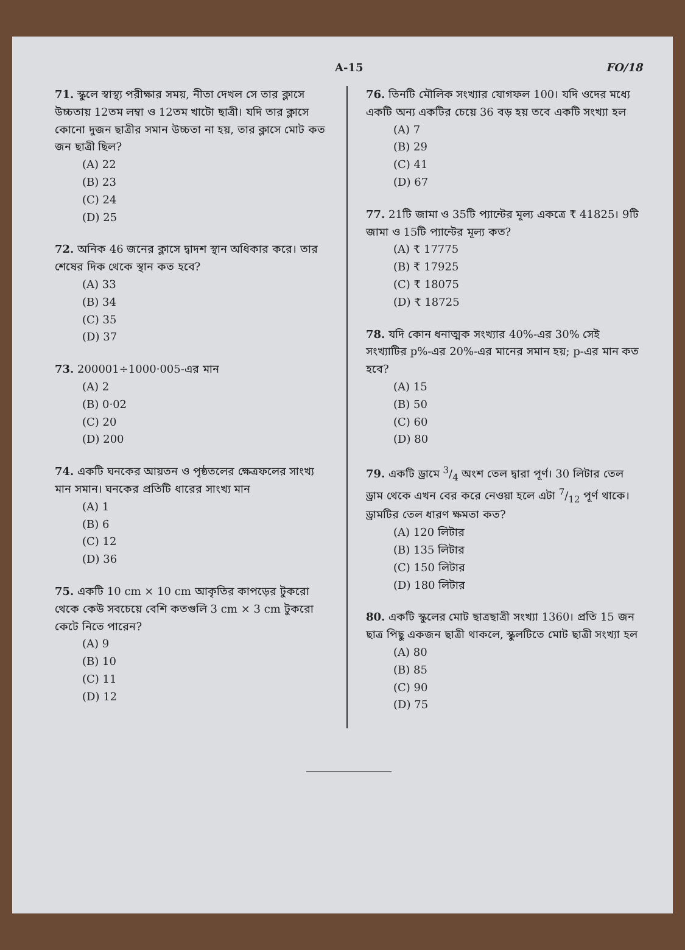A-15 FO/18
71. স্কুলে স্বাস্থ্য পরীক্ষার সময়, নীতা দেখল সে তার ক্লাসে উচ্চতায় 12তম লম্বা ও 12তম খাটো ছাত্রী। যদি তার ক্লাসে কোনো দুজন ছাত্রীর সমান উচ্চতা না হয়, তার ক্লাসে মোট কত জন ছাত্রী ছিল?
(A) 22
(B) 23
(C) 24
(D) 25
72. অনিক 46 জনের ক্লাসে দ্বাদশ স্থান অধিকার করে। তার শেষের দিক থেকে স্থান কত হবে?
(A) 33
(B) 34
(C) 35
(D) 37
73. 200001÷1000·005-এর মান
(A) 2
(B) 0·02
(C) 20
(D) 200
74. একটি ঘনকের আয়তন ও পৃষ্ঠতলের ক্ষেত্রফলের সাংখ্য মান সমান। ঘনকের প্রতিটি ধারের সাংখ্য মান
(A) 1
(B) 6
(C) 12
(D) 36
75. একটি 10 cm × 10 cm আকৃতির কাপড়ের টুকরো থেকে কেউ সবচেয়ে বেশি কতগুলি 3 cm × 3 cm টুকরো কেটে নিতে পারেন?
(A) 9
(B) 10
(C) 11
(D) 12
76. তিনটি মৌলিক সংখ্যার যোগফল 100। যদি ওদের মধ্যে একটি অন্য একটির চেয়ে 36 বড় হয় তবে একটি সংখ্যা হল
(A) 7
(B) 29
(C) 41
(D) 67
77. 21টি জামা ও 35টি প্যান্টের মূল্য একত্রে ₹ 41825। 9টি জামা ও 15টি প্যান্টের মূল্য কত?
(A) ₹ 17775
(B) ₹ 17925
(C) ₹ 18075
(D) ₹ 18725
78. যদি কোন ধনাত্মক সংখ্যার 40%-এর 30% সেই সংখ্যাটির p%-এর 20%-এর মানের সমান হয়; p-এর মান কত হবে?
(A) 15
(B) 50
(C) 60
(D) 80
79. একটি ড্রামে 3/4 অংশ তেল দ্বারা পূর্ণ। 30 লিটার তেল ড্রাম থেকে এখন বের করে নেওয়া হলে এটা 7/12 পূর্ণ থাকে। ড্রামটির তেল ধারণ ক্ষমতা কত?
(A) 120 লিটার
(B) 135 লিটার
(C) 150 লিটার
(D) 180 লিটার
80. একটি স্কুলের মোট ছাত্রছাত্রী সংখ্যা 1360। প্রতি 15 জন ছাত্র পিছু একজন ছাত্রী থাকলে, স্কুলটিতে মোট ছাত্রী সংখ্যা হল
(A) 80
(B) 85
(C) 90
(D) 75